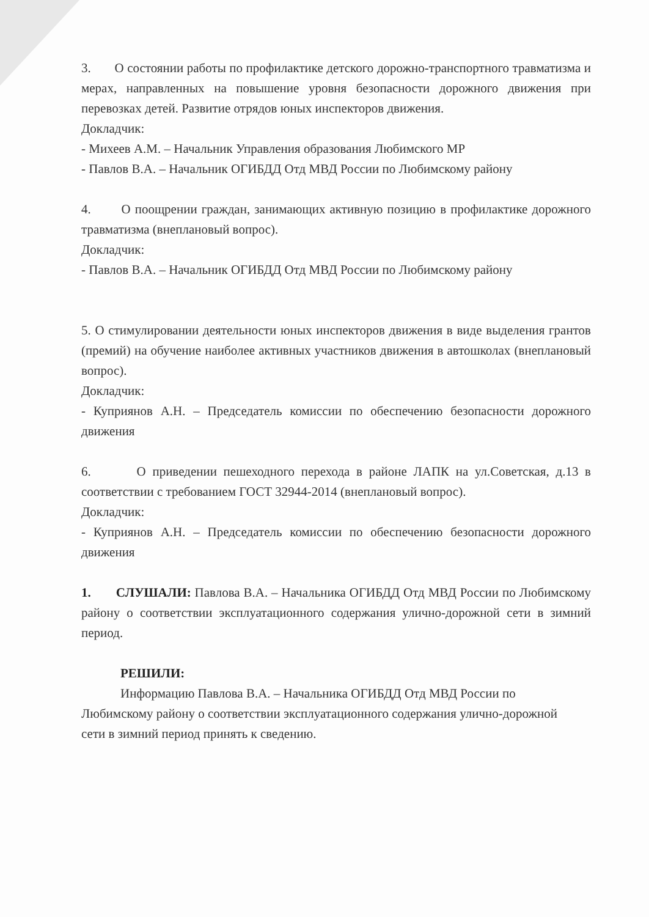3. О состоянии работы по профилактике детского дорожно-транспортного травматизма и мерах, направленных на повышение уровня безопасности дорожного движения при перевозках детей. Развитие отрядов юных инспекторов движения.
Докладчик:
- Михеев А.М. – Начальник Управления образования Любимского МР
- Павлов В.А. – Начальник ОГИБДД Отд МВД России по Любимскому району
4. О поощрении граждан, занимающих активную позицию в профилактике дорожного травматизма (внеплановый вопрос).
Докладчик:
- Павлов В.А. – Начальник ОГИБДД Отд МВД России по Любимскому району
5. О стимулировании деятельности юных инспекторов движения в виде выделения грантов (премий) на обучение наиболее активных участников движения в автошколах (внеплановый вопрос).
Докладчик:
- Куприянов А.Н. – Председатель комиссии по обеспечению безопасности дорожного движения
6. О приведении пешеходного перехода в районе ЛАПК на ул.Советская, д.13 в соответствии с требованием ГОСТ 32944-2014 (внеплановый вопрос).
Докладчик:
- Куприянов А.Н. – Председатель комиссии по обеспечению безопасности дорожного движения
1. СЛУШАЛИ: Павлова В.А. – Начальника ОГИБДД Отд МВД России по Любимскому району о соответствии эксплуатационного содержания улично-дорожной сети в зимний период.
РЕШИЛИ:
Информацию Павлова В.А. – Начальника ОГИБДД Отд МВД России по Любимскому району о соответствии эксплуатационного содержания улично-дорожной сети в зимний период принять к сведению.